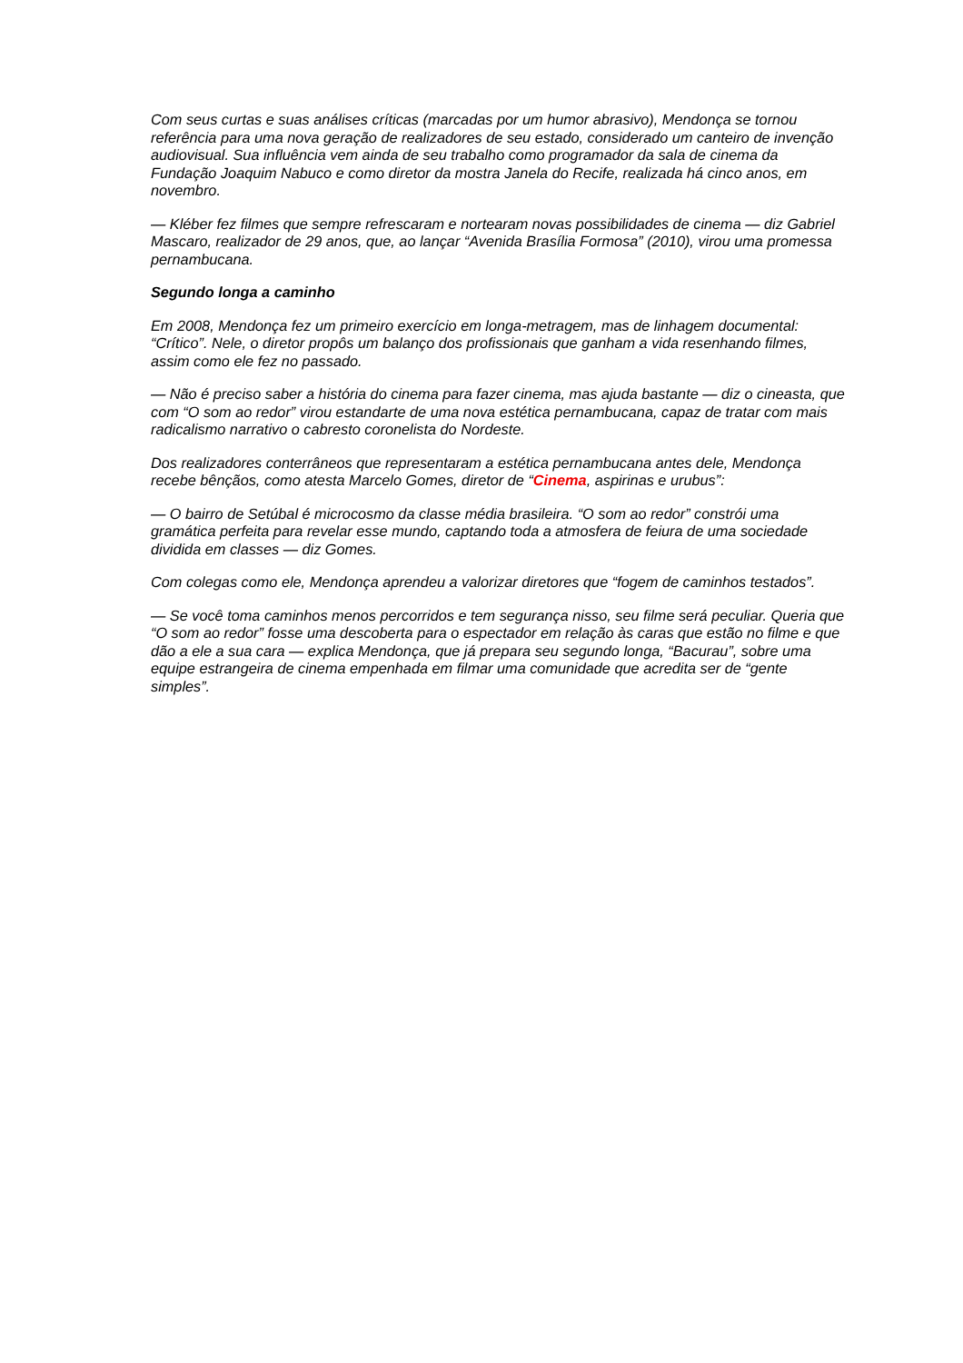Com seus curtas e suas análises críticas (marcadas por um humor abrasivo), Mendonça se tornou referência para uma nova geração de realizadores de seu estado, considerado um canteiro de invenção audiovisual. Sua influência vem ainda de seu trabalho como programador da sala de cinema da Fundação Joaquim Nabuco e como diretor da mostra Janela do Recife, realizada há cinco anos, em novembro.
— Kléber fez filmes que sempre refrescaram e nortearam novas possibilidades de cinema — diz Gabriel Mascaro, realizador de 29 anos, que, ao lançar “Avenida Brasília Formosa” (2010), virou uma promessa pernambucana.
Segundo longa a caminho
Em 2008, Mendonça fez um primeiro exercício em longa-metragem, mas de linhagem documental: “Crítico”. Nele, o diretor propôs um balanço dos profissionais que ganham a vida resenhando filmes, assim como ele fez no passado.
— Não é preciso saber a história do cinema para fazer cinema, mas ajuda bastante — diz o cineasta, que com “O som ao redor” virou estandarte de uma nova estética pernambucana, capaz de tratar com mais radicalismo narrativo o cabresto coronelista do Nordeste.
Dos realizadores conterrâneos que representaram a estética pernambucana antes dele, Mendonça recebe bênçãos, como atesta Marcelo Gomes, diretor de “Cinema, aspirinas e urubus”:
— O bairro de Setúbal é microcosmo da classe média brasileira. “O som ao redor” constrói uma gramática perfeita para revelar esse mundo, captando toda a atmosfera de feiura de uma sociedade dividida em classes — diz Gomes.
Com colegas como ele, Mendonça aprendeu a valorizar diretores que “fogem de caminhos testados”.
— Se você toma caminhos menos percorridos e tem segurança nisso, seu filme será peculiar. Queria que “O som ao redor” fosse uma descoberta para o espectador em relação às caras que estão no filme e que dão a ele a sua cara — explica Mendonça, que já prepara seu segundo longa, “Bacurau”, sobre uma equipe estrangeira de cinema empenhada em filmar uma comunidade que acredita ser de “gente simples”.